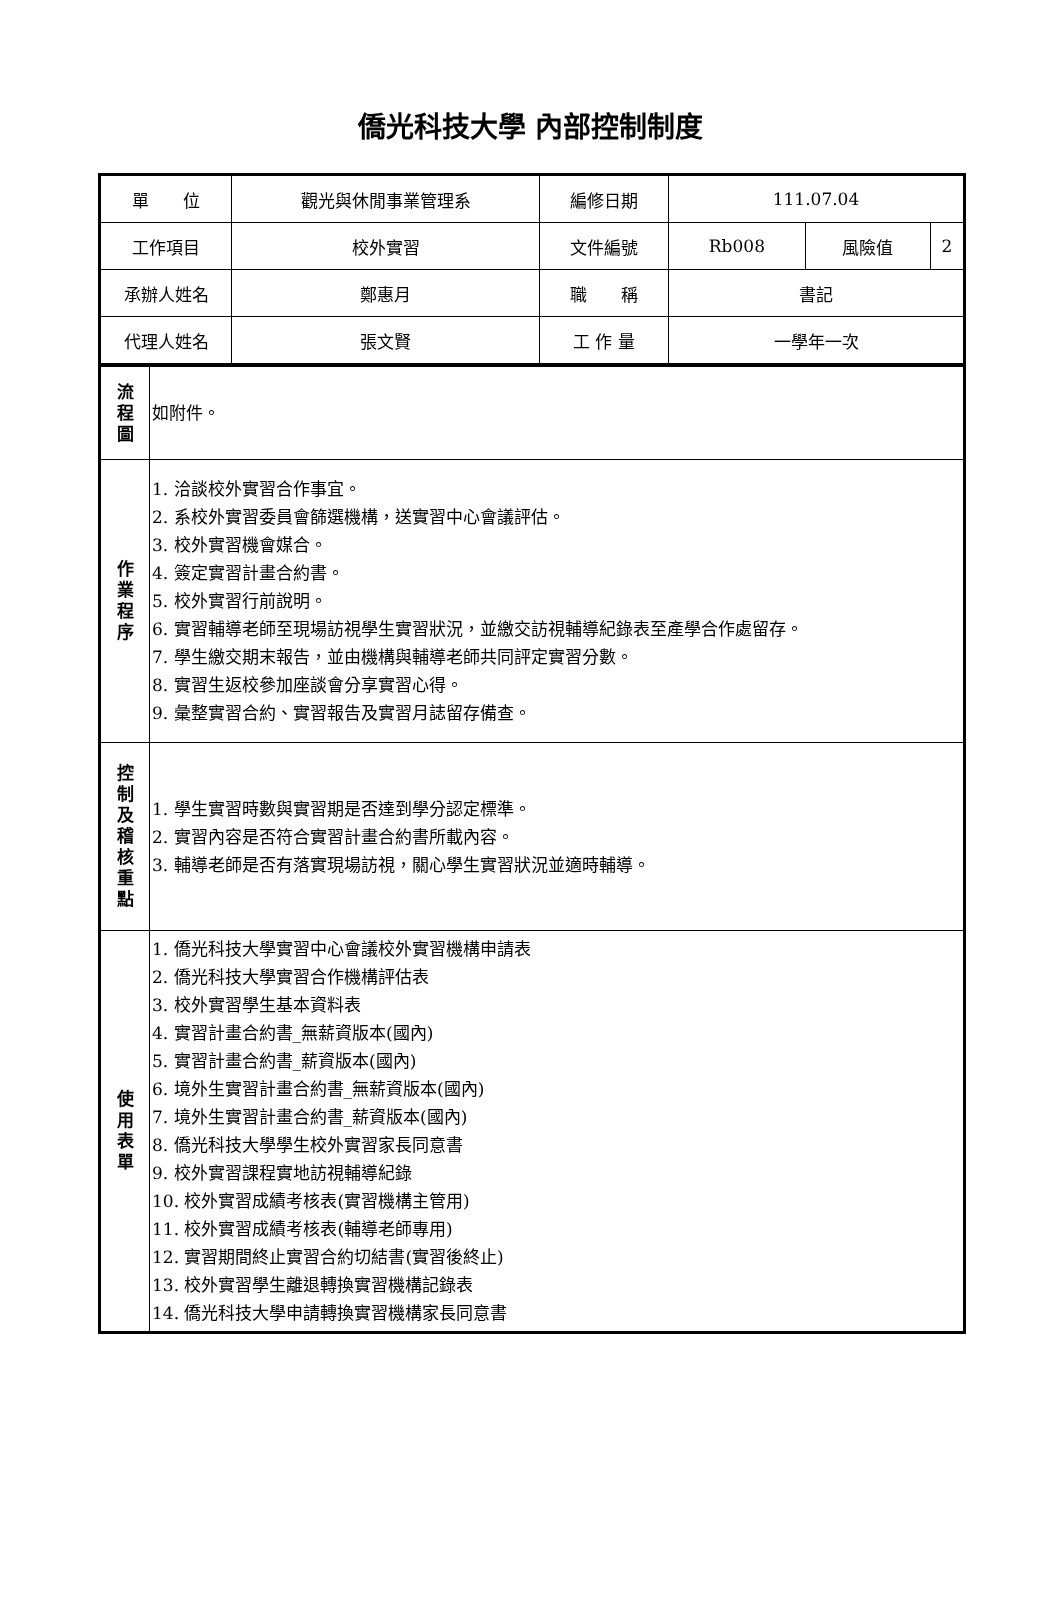僑光科技大學 內部控制制度
| 單 位 | 觀光與休閒事業管理系 | 編修日期 | 111.07.04 | | |
| 工作項目 | 校外實習 | 文件編號 | Rb008 | 風險值 | 2 |
| 承辦人姓名 | 鄭惠月 | 職 稱 | 書記 | | |
| 代理人姓名 | 張文賢 | 工 作 量 | 一學年一次 | | |
| 流 程 圖 | 如附件。 |
| 作 業 程 序 | 1. 洽談校外實習合作事宜。 2. 系校外實習委員會篩選機構，送實習中心會議評估。 3. 校外實習機會媒合。 4. 簽定實習計畫合約書。 5. 校外實習行前說明。 6. 實習輔導老師至現場訪視學生實習狀況，並繳交訪視輔導紀錄表至產學合作處留存。 7. 學生繳交期末報告，並由機構與輔導老師共同評定實習分數。 8. 實習生返校參加座談會分享實習心得。 9. 彙整實習合約、實習報告及實習月誌留存備查。 |
| 控 制 及 稽 核 重 點 | 1. 學生實習時數與實習期是否達到學分認定標準。 2. 實習內容是否符合實習計畫合約書所載內容。 3. 輔導老師是否有落實現場訪視，關心學生實習狀況並適時輔導。 |
| 使 用 表 單 | 1. 僑光科技大學實習中心會議校外實習機構申請表 2. 僑光科技大學實習合作機構評估表 3. 校外實習學生基本資料表 4. 實習計畫合約書_無薪資版本(國內) 5. 實習計畫合約書_薪資版本(國內) 6. 境外生實習計畫合約書_無薪資版本(國內) 7. 境外生實習計畫合約書_薪資版本(國內) 8. 僑光科技大學學生校外實習家長同意書 9. 校外實習課程實地訪視輔導紀錄 10. 校外實習成績考核表(實習機構主管用) 11. 校外實習成績考核表(輔導老師專用) 12. 實習期間終止實習合約切結書(實習後終止) 13. 校外實習學生離退轉換實習機構記錄表 14. 僑光科技大學申請轉換實習機構家長同意書 |